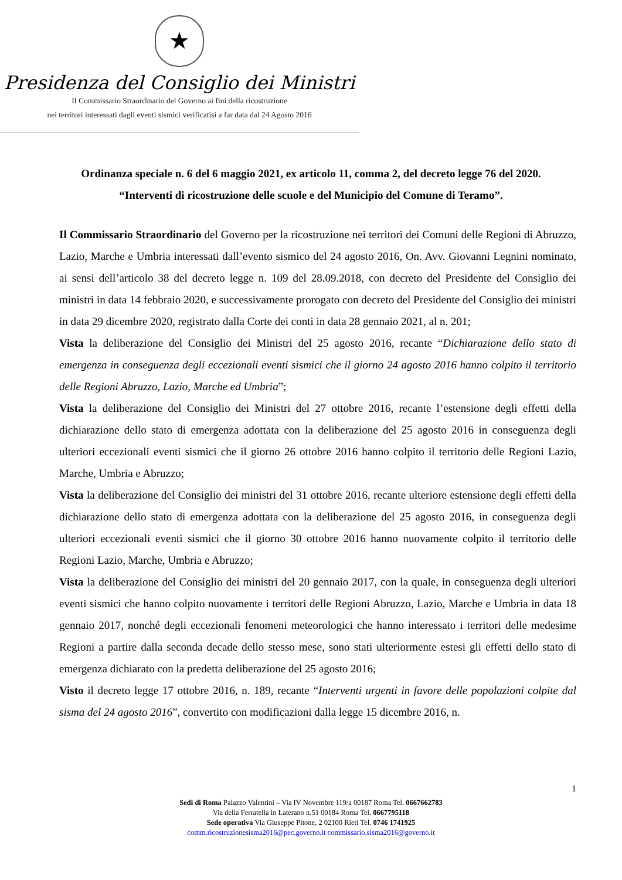★
Presidenza del Consiglio dei Ministri
Il Commissario Straordinario del Governo ai fini della ricostruzione
nei territori interessati dagli eventi sismici verificatisi a far data dal 24 Agosto 2016
Ordinanza speciale n. 6 del 6 maggio 2021, ex articolo 11, comma 2, del decreto legge 76 del 2020. “Interventi di ricostruzione delle scuole e del Municipio del Comune di Teramo”.
Il Commissario Straordinario del Governo per la ricostruzione nei territori dei Comuni delle Regioni di Abruzzo, Lazio, Marche e Umbria interessati dall’evento sismico del 24 agosto 2016, On. Avv. Giovanni Legnini nominato, ai sensi dell’articolo 38 del decreto legge n. 109 del 28.09.2018, con decreto del Presidente del Consiglio dei ministri in data 14 febbraio 2020, e successivamente prorogato con decreto del Presidente del Consiglio dei ministri in data 29 dicembre 2020, registrato dalla Corte dei conti in data 28 gennaio 2021, al n. 201;
Vista la deliberazione del Consiglio dei Ministri del 25 agosto 2016, recante “Dichiarazione dello stato di emergenza in conseguenza degli eccezionali eventi sismici che il giorno 24 agosto 2016 hanno colpito il territorio delle Regioni Abruzzo, Lazio, Marche ed Umbria”;
Vista la deliberazione del Consiglio dei Ministri del 27 ottobre 2016, recante l’estensione degli effetti della dichiarazione dello stato di emergenza adottata con la deliberazione del 25 agosto 2016 in conseguenza degli ulteriori eccezionali eventi sismici che il giorno 26 ottobre 2016 hanno colpito il territorio delle Regioni Lazio, Marche, Umbria e Abruzzo;
Vista la deliberazione del Consiglio dei ministri del 31 ottobre 2016, recante ulteriore estensione degli effetti della dichiarazione dello stato di emergenza adottata con la deliberazione del 25 agosto 2016, in conseguenza degli ulteriori eccezionali eventi sismici che il giorno 30 ottobre 2016 hanno nuovamente colpito il territorio delle Regioni Lazio, Marche, Umbria e Abruzzo;
Vista la deliberazione del Consiglio dei ministri del 20 gennaio 2017, con la quale, in conseguenza degli ulteriori eventi sismici che hanno colpito nuovamente i territori delle Regioni Abruzzo, Lazio, Marche e Umbria in data 18 gennaio 2017, nonché degli eccezionali fenomeni meteorologici che hanno interessato i territori delle medesime Regioni a partire dalla seconda decade dello stesso mese, sono stati ulteriormente estesi gli effetti dello stato di emergenza dichiarato con la predetta deliberazione del 25 agosto 2016;
Visto il decreto legge 17 ottobre 2016, n. 189, recante “Interventi urgenti in favore delle popolazioni colpite dal sisma del 24 agosto 2016”, convertito con modificazioni dalla legge 15 dicembre 2016, n.
1
Sedi di Roma Palazzo Valentini – Via IV Novembre 119/a 00187 Roma Tel. 0667662783
Via della Ferratella in Laterano n.51 00184 Roma Tel. 0667795118
Sede operativa Via Giuseppe Pitone, 2 02100 Rieti Tel. 0746 1741925
comm.ricostruzionesisma2016@pec.governo.it commissario.sisma2016@governo.it